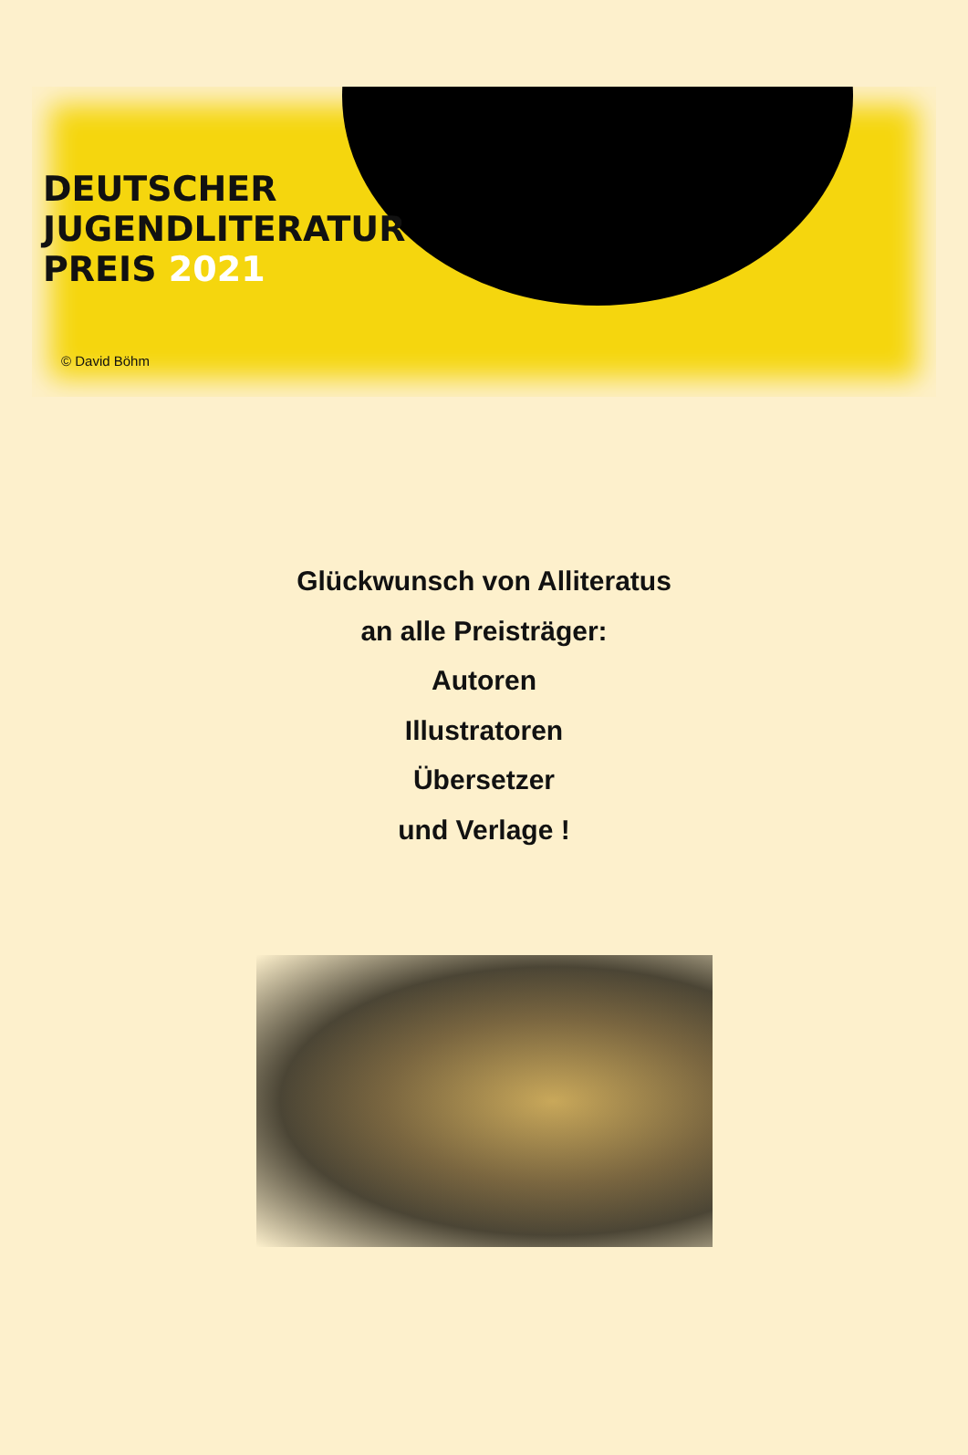DEUTSCHER
JUGENDLITERATUR
PREIS 2021
© David Böhm
Glückwunsch von Alliteratus
an alle Preisträger:
Autoren
Illustratoren
Übersetzer
und Verlage !